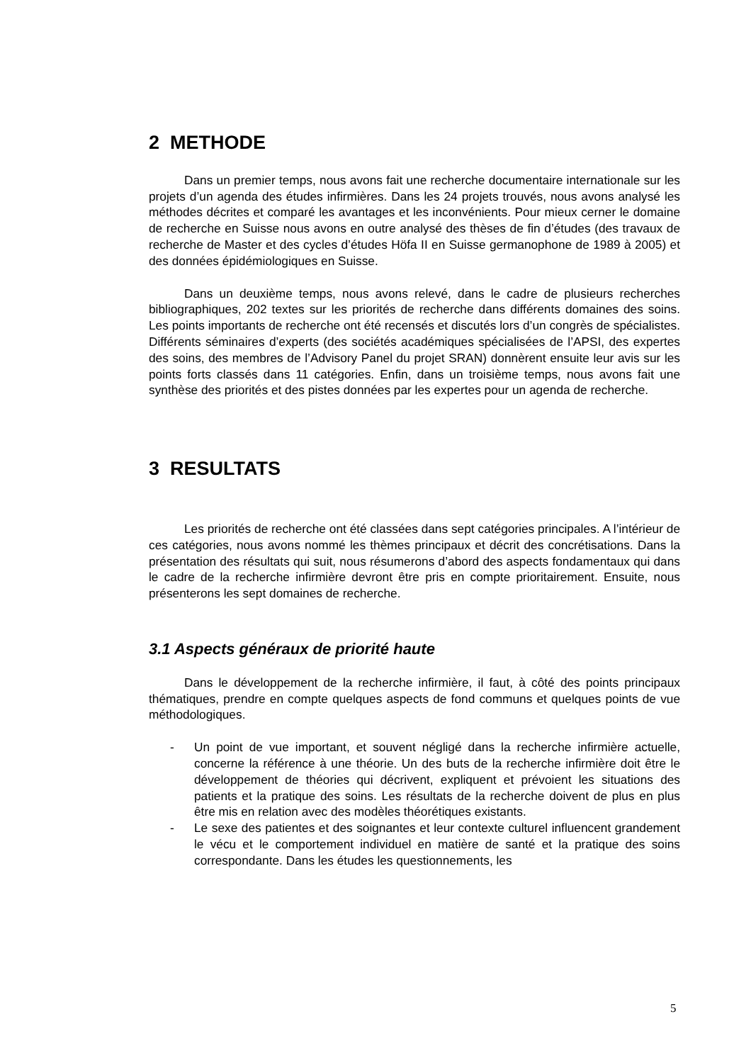2 METHODE
Dans un premier temps, nous avons fait une recherche documentaire internationale sur les projets d’un agenda des études infirmières. Dans les 24 projets trouvés, nous avons analysé les méthodes décrites et comparé les avantages et les inconvénients. Pour mieux cerner le domaine de recherche en Suisse nous avons en outre analysé des thèses de fin d’études (des travaux de recherche de Master et des cycles d’études Höfa II en Suisse germanophone de 1989 à 2005) et des données épidémiologiques en Suisse.
Dans un deuxième temps, nous avons relevé, dans le cadre de plusieurs recherches bibliographiques, 202 textes sur les priorités de recherche dans différents domaines des soins. Les points importants de recherche ont été recensés et discutés lors d’un congrès de spécialistes. Différents séminaires d’experts (des sociétés académiques spécialisées de l’APSI, des expertes des soins, des membres de l’Advisory Panel du projet SRAN) donnèrent ensuite leur avis sur les points forts classés dans 11 catégories. Enfin, dans un troisième temps, nous avons fait une synthèse des priorités et des pistes données par les expertes pour un agenda de recherche.
3 RESULTATS
Les priorités de recherche ont été classées dans sept catégories principales. A l’intérieur de ces catégories, nous avons nommé les thèmes principaux et décrit des concrétisations. Dans la présentation des résultats qui suit, nous résumerons d’abord des aspects fondamentaux qui dans le cadre de la recherche infirmière devront être pris en compte prioritairement. Ensuite, nous présenterons les sept domaines de recherche.
3.1 Aspects généraux de priorité haute
Dans le développement de la recherche infirmière, il faut, à côté des points principaux thématiques, prendre en compte quelques aspects de fond communs et quelques points de vue méthodologiques.
- Un point de vue important, et souvent négligé dans la recherche infirmière actuelle, concerne la référence à une théorie. Un des buts de la recherche infirmière doit être le développement de théories qui décrivent, expliquent et prévoient les situations des patients et la pratique des soins. Les résultats de la recherche doivent de plus en plus être mis en relation avec des modèles théorétiques existants.
- Le sexe des patientes et des soignantes et leur contexte culturel influencent grandement le vécu et le comportement individuel en matière de santé et la pratique des soins correspondante. Dans les études les questionnements, les
5